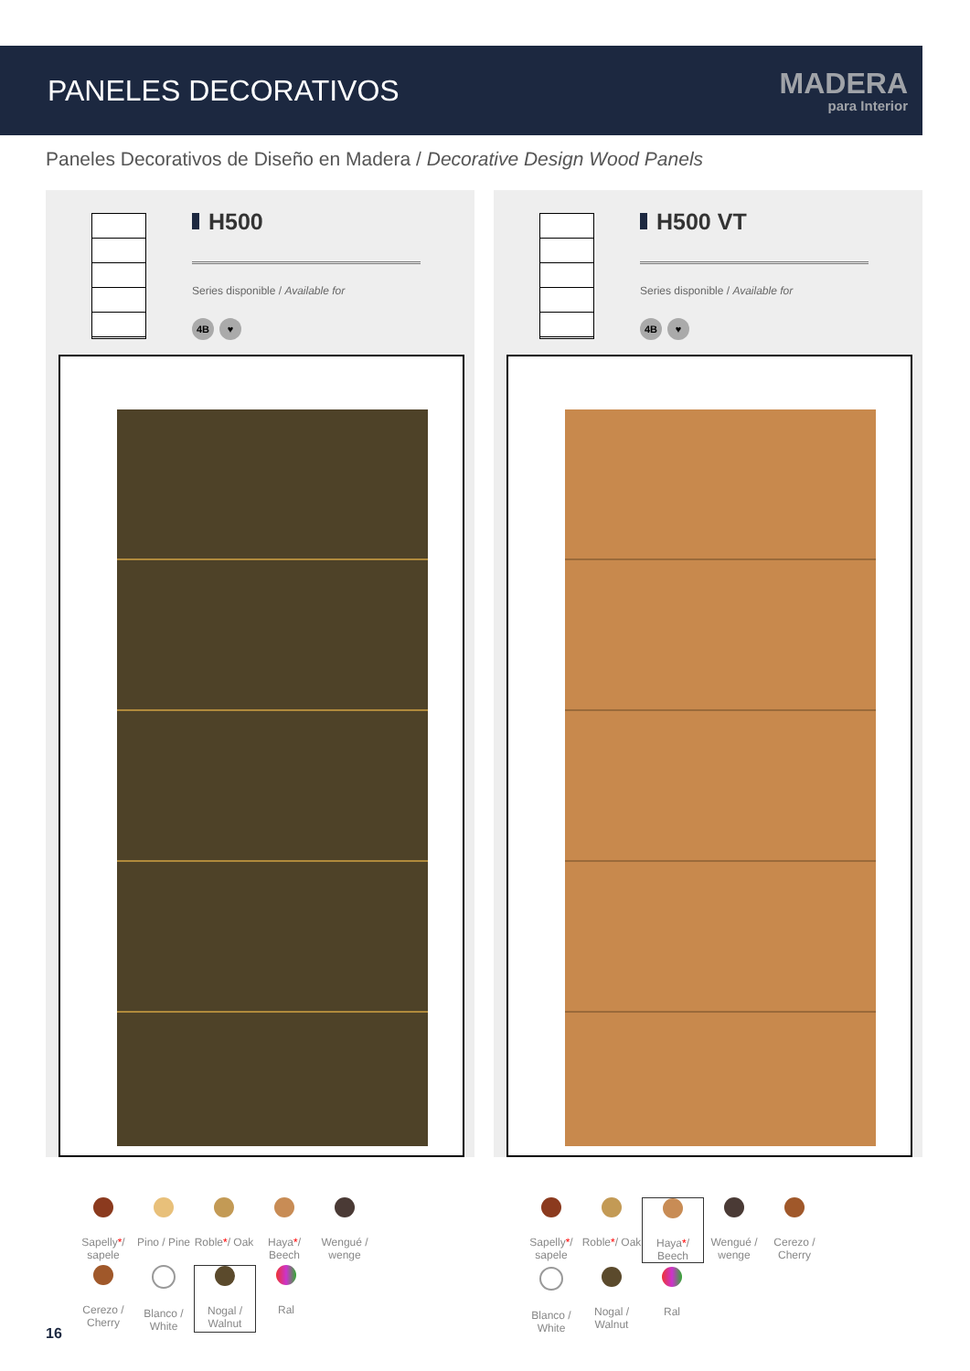PANELES DECORATIVOS
MADERA
para Interior
Paneles Decorativos de Diseño en Madera / Decorative Design Wood Panels
H500
Series disponible / Available for
4B ♥
H500 VT
Series disponible / Available for
4B ♥
Sapelly*/ sapele
Pino / Pine
Roble*/ Oak
Haya*/ Beech
Wengué / wenge
Cerezo / Cherry
Blanco / White
Nogal / Walnut
Ral
Sapelly*/ sapele
Roble*/ Oak
Haya*/ Beech
Wengué / wenge
Cerezo / Cherry
Blanco / White
Nogal / Walnut
Ral
16